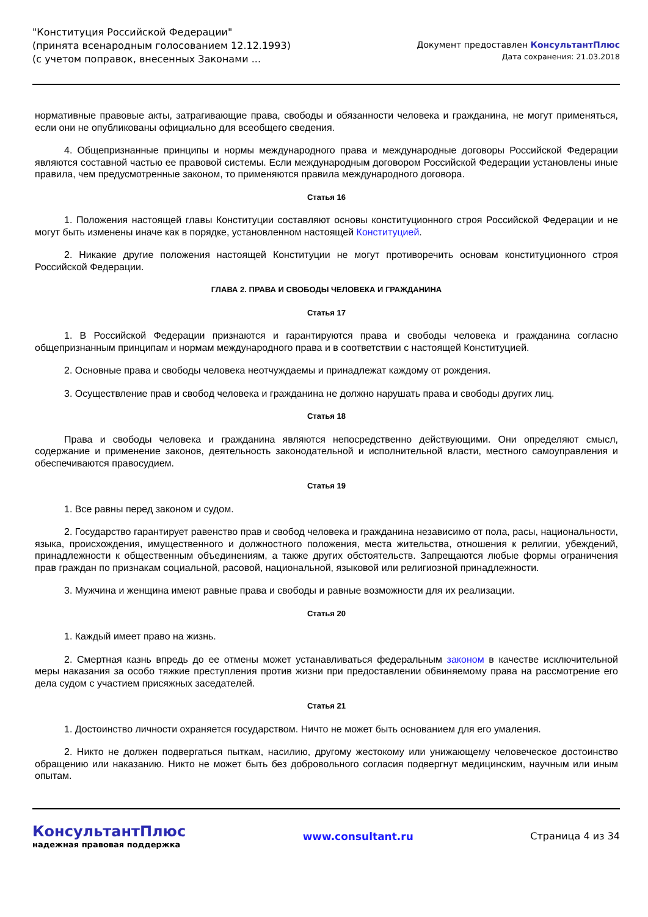"Конституция Российской Федерации"
(принята всенародным голосованием 12.12.1993)
(с учетом поправок, внесенных Законами ...
Документ предоставлен КонсультантПлюс
Дата сохранения: 21.03.2018
нормативные правовые акты, затрагивающие права, свободы и обязанности человека и гражданина, не могут применяться, если они не опубликованы официально для всеобщего сведения.
4. Общепризнанные принципы и нормы международного права и международные договоры Российской Федерации являются составной частью ее правовой системы. Если международным договором Российской Федерации установлены иные правила, чем предусмотренные законом, то применяются правила международного договора.
Статья 16
1. Положения настоящей главы Конституции составляют основы конституционного строя Российской Федерации и не могут быть изменены иначе как в порядке, установленном настоящей Конституцией.
2. Никакие другие положения настоящей Конституции не могут противоречить основам конституционного строя Российской Федерации.
ГЛАВА 2. ПРАВА И СВОБОДЫ ЧЕЛОВЕКА И ГРАЖДАНИНА
Статья 17
1. В Российской Федерации признаются и гарантируются права и свободы человека и гражданина согласно общепризнанным принципам и нормам международного права и в соответствии с настоящей Конституцией.
2. Основные права и свободы человека неотчуждаемы и принадлежат каждому от рождения.
3. Осуществление прав и свобод человека и гражданина не должно нарушать права и свободы других лиц.
Статья 18
Права и свободы человека и гражданина являются непосредственно действующими. Они определяют смысл, содержание и применение законов, деятельность законодательной и исполнительной власти, местного самоуправления и обеспечиваются правосудием.
Статья 19
1. Все равны перед законом и судом.
2. Государство гарантирует равенство прав и свобод человека и гражданина независимо от пола, расы, национальности, языка, происхождения, имущественного и должностного положения, места жительства, отношения к религии, убеждений, принадлежности к общественным объединениям, а также других обстоятельств. Запрещаются любые формы ограничения прав граждан по признакам социальной, расовой, национальной, языковой или религиозной принадлежности.
3. Мужчина и женщина имеют равные права и свободы и равные возможности для их реализации.
Статья 20
1. Каждый имеет право на жизнь.
2. Смертная казнь впредь до ее отмены может устанавливаться федеральным законом в качестве исключительной меры наказания за особо тяжкие преступления против жизни при предоставлении обвиняемому права на рассмотрение его дела судом с участием присяжных заседателей.
Статья 21
1. Достоинство личности охраняется государством. Ничто не может быть основанием для его умаления.
2. Никто не должен подвергаться пыткам, насилию, другому жестокому или унижающему человеческое достоинство обращению или наказанию. Никто не может быть без добровольного согласия подвергнут медицинским, научным или иным опытам.
КонсультантПлюс
надежная правовая поддержка
www.consultant.ru Страница 4 из 34